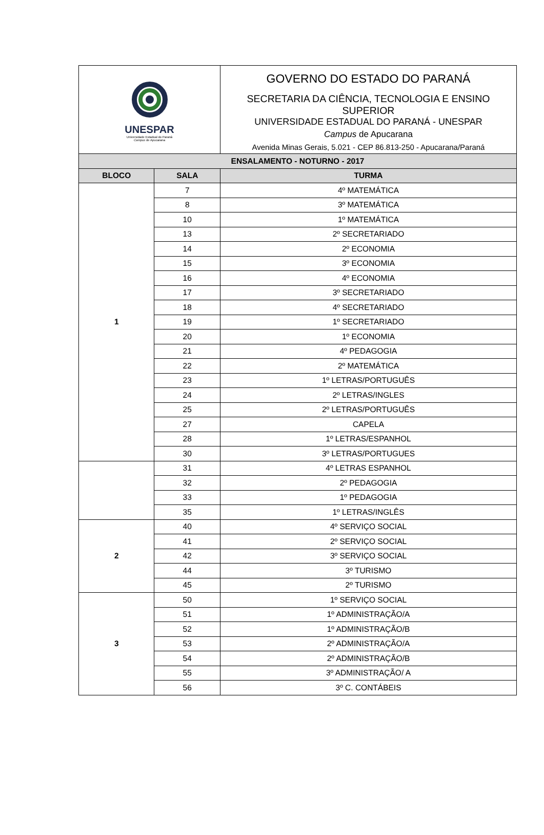| UNESPAR Universidade Estadual do Paraná Campus de Apucarana | | GOVERNO DO ESTADO DO PARANÁ SECRETARIA DA CIÊNCIA, TECNOLOGIA E ENSINO SUPERIOR UNIVERSIDADE ESTADUAL DO PARANÁ - UNESPAR Campus de Apucarana Avenida Minas Gerais, 5.021 - CEP 86.813-250 - Apucarana/Paraná |
| ENSALAMENTO - NOTURNO - 2017 | | |
| BLOCO | SALA | TURMA |
| 1 | 7 | 4º MATEMÁTICA |
| | 8 | 3º MATEMÁTICA |
| | 10 | 1º MATEMÁTICA |
| | 13 | 2º SECRETARIADO |
| | 14 | 2º ECONOMIA |
| | 15 | 3º ECONOMIA |
| | 16 | 4º ECONOMIA |
| | 17 | 3º SECRETARIADO |
| | 18 | 4º SECRETARIADO |
| | 19 | 1º SECRETARIADO |
| | 20 | 1º ECONOMIA |
| | 21 | 4º PEDAGOGIA |
| | 22 | 2º MATEMÁTICA |
| | 23 | 1º LETRAS/PORTUGUÊS |
| | 24 | 2º LETRAS/INGLES |
| | 25 | 2º LETRAS/PORTUGUÊS |
| | 27 | CAPELA |
| | 28 | 1º LETRAS/ESPANHOL |
| | 30 | 3º LETRAS/PORTUGUES |
| | 31 | 4º LETRAS ESPANHOL |
| | 32 | 2º PEDAGOGIA |
| | 33 | 1º PEDAGOGIA |
| | 35 | 1º LETRAS/INGLÊS |
| 2 | 40 | 4º SERVIÇO SOCIAL |
| | 41 | 2º SERVIÇO SOCIAL |
| | 42 | 3º SERVIÇO SOCIAL |
| | 44 | 3º TURISMO |
| | 45 | 2º TURISMO |
| 3 | 50 | 1º SERVIÇO SOCIAL |
| | 51 | 1º ADMINISTRAÇÃO/A |
| | 52 | 1º ADMINISTRAÇÃO/B |
| | 53 | 2º ADMINISTRAÇÃO/A |
| | 54 | 2º ADMINISTRAÇÃO/B |
| | 55 | 3º ADMINISTRAÇÃO/ A |
| | 56 | 3º C. CONTÁBEIS |